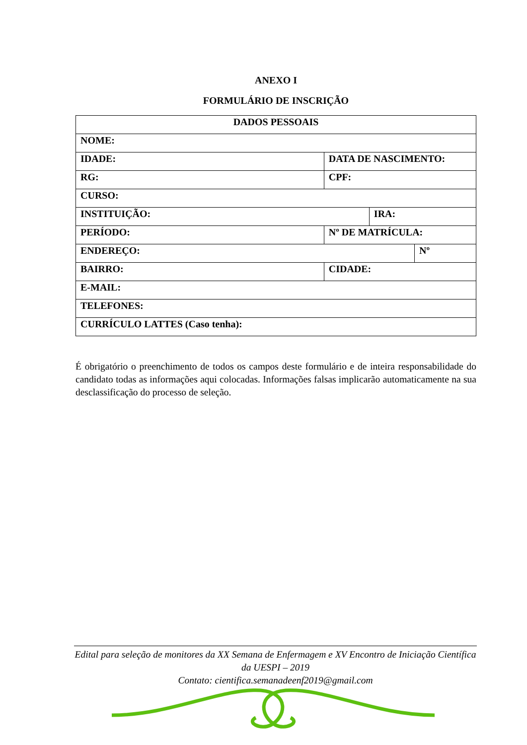ANEXO I
FORMULÁRIO DE INSCRIÇÃO
| DADOS PESSOAIS | | | | |
| NOME: | | | | |
| IDADE: | DATA DE NASCIMENTO: | | | |
| RG: | CPF: | | | |
| CURSO: | | | | |
| INSTITUIÇÃO: | | | IRA: | |
| PERÍODO: | | Nº DE MATRÍCULA: | | |
| ENDEREÇO: | | | | Nº |
| BAIRRO: | | CIDADE: | | |
| E-MAIL: | | | | |
| TELEFONES: | | | | |
| CURRÍCULO LATTES (Caso tenha): | | | | |
É obrigatório o preenchimento de todos os campos deste formulário e de inteira responsabilidade do candidato todas as informações aqui colocadas. Informações falsas implicarão automaticamente na sua desclassificação do processo de seleção.
Edital para seleção de monitores da XX Semana de Enfermagem e XV Encontro de Iniciação Científica da UESPI – 2019
Contato: cientifica.semanadeenf2019@gmail.com